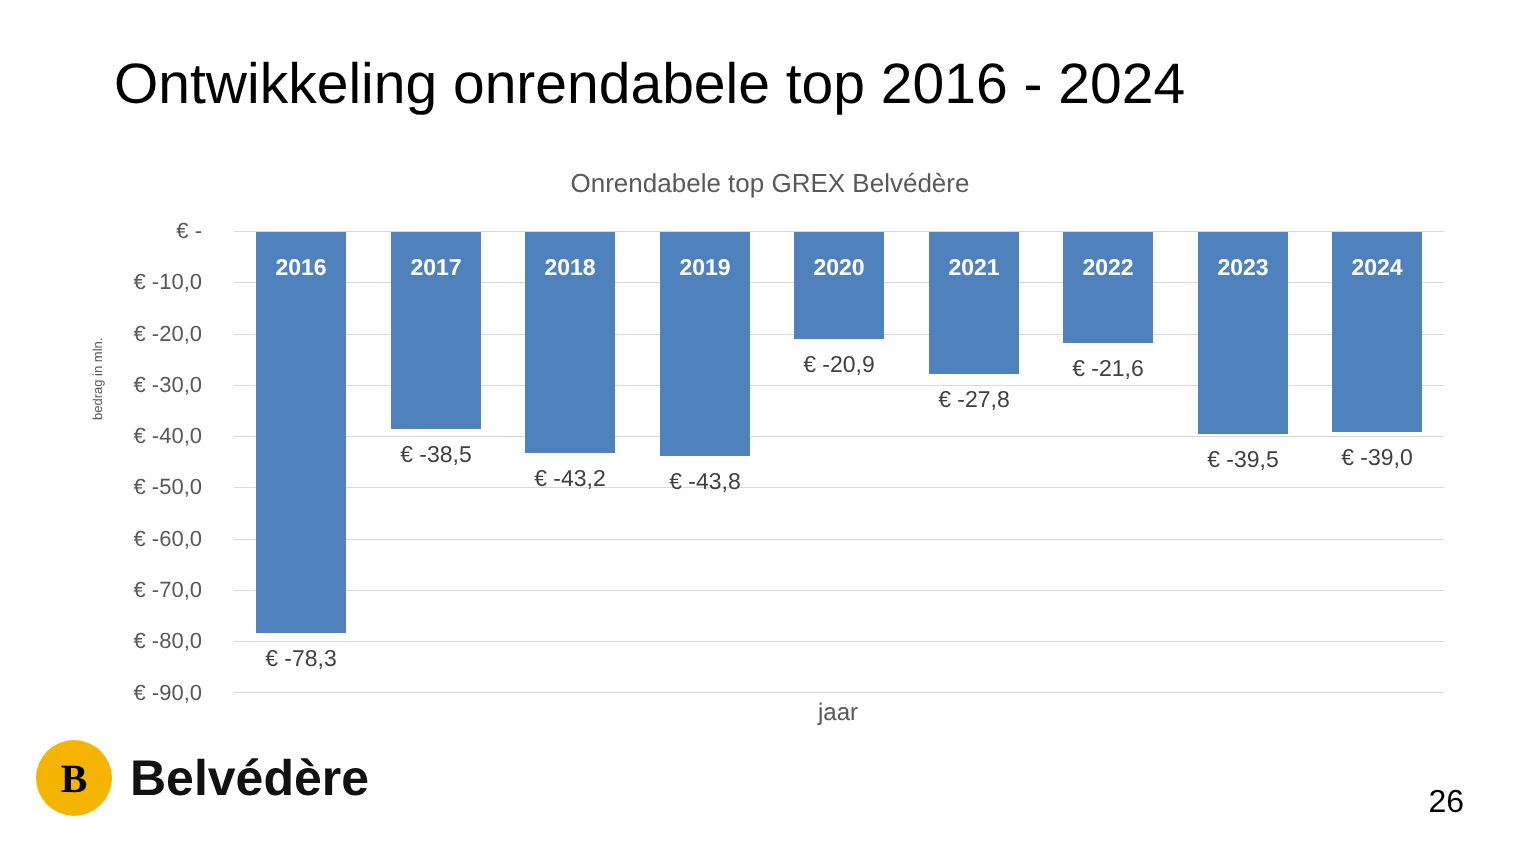Ontwikkeling onrendabele top 2016 - 2024
Onrendabele top GREX Belvédère
bedrag in mln.
€ -
€ -10,0
€ -20,0
€ -30,0
€ -40,0
€ -50,0
€ -60,0
€ -70,0
€ -80,0
€ -90,0
2016
€ -78,3
2017
€ -38,5
2018
€ -43,2
2019
€ -43,8
2020
€ -20,9
2021
€ -27,8
2022
€ -21,6
2023
€ -39,5
2024
€ -39,0
jaar
B
Belvédère
26